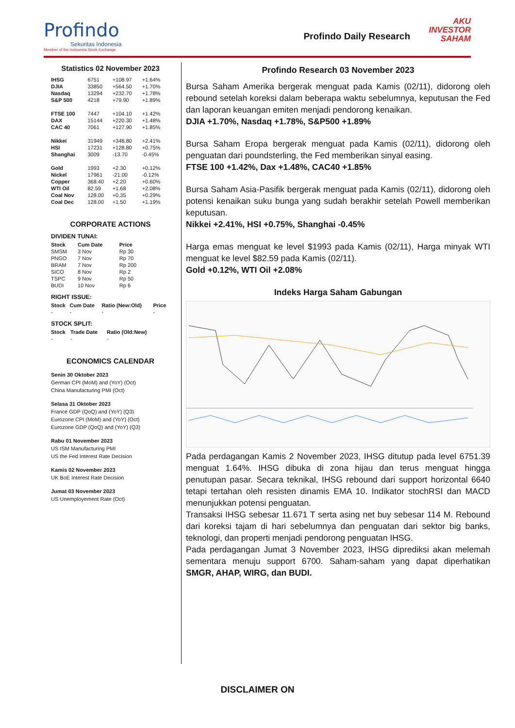Profindo
Sekuritas Indonesia
Member of the Indonesia Stock Exchange
Profindo Daily Research
AKU
INVESTOR
SAHAM
Statistics 02 November 2023
| IHSG | 6751 | +108.97 | +1.64% |
| DJIA | 33850 | +564.50 | +1.70% |
| Nasdaq | 13294 | +232.70 | +1.78% |
| S&P 500 | 4218 | +79.90 | +1.89% |
| FTSE 100 | 7447 | +104.10 | +1.42% |
| DAX | 15144 | +220.30 | +1.48% |
| CAC 40 | 7061 | +127.90 | +1.85% |
| Nikkei | 31949 | +348.80 | +2.41% |
| HSI | 17231 | +128.80 | +0.75% |
| Shanghai | 3009 | -13.70 | -0.45% |
| Gold | 1993 | +2.30 | +0.12% |
| Nickel | 17961 | -21.00 | -0.12% |
| Copper | 368.40 | +2.20 | +0.60% |
| WTI Oil | 82.59 | +1.68 | +2.08% |
| Coal Nov | 128.00 | +0.35 | +0.29% |
| Coal Dec | 128.00 | +1.50 | +1.19% |
CORPORATE ACTIONS
DIVIDEN TUNAI:
| Stock | Cum Date | Price |
| --- | --- | --- |
| SMSM | 3 Nov | Rp 30 |
| PNGO | 7 Nov | Rp 70 |
| BRAM | 7 Nov | Rp 200 |
| SICO | 8 Nov | Rp 2 |
| TSPC | 9 Nov | Rp 50 |
| BUDI | 10 Nov | Rp 6 |
RIGHT ISSUE:
| Stock | Cum Date | Ratio (New:Old) | Price |
| --- | --- | --- | --- |
| - | - | - | - |
STOCK SPLIT:
| Stock | Trade Date | Ratio (Old:New) |
| --- | --- | --- |
| - | - | - |
ECONOMICS CALENDAR
Senin 30 Oktober 2023
German CPI (MoM) and (YoY) (Oct)
China Manufacturing PMI (Oct)
Selasa 31 Oktober 2023
France GDP (QoQ) and (YoY) (Q3)
Eurozone CPI (MoM) and (YoY) (Oct)
Eurozone GDP (QoQ) and (YoY) (Q3)
Rabu 01 November 2023
US ISM Manufacturing PMI
US the Fed Interest Rate Decision
Kamis 02 November 2023
UK BoE Interest Rate Decision
Jumat 03 November 2023
US Unemployement Rate (Oct)
Profindo Research 03 November 2023
Bursa Saham Amerika bergerak menguat pada Kamis (02/11), didorong oleh rebound setelah koreksi dalam beberapa waktu sebelumnya, keputusan the Fed dan laporan keuangan emiten menjadi pendorong kenaikan.
DJIA +1.70%, Nasdaq +1.78%, S&P500 +1.89%
Bursa Saham Eropa bergerak menguat pada Kamis (02/11), didorong oleh penguatan dari poundsterling, the Fed memberikan sinyal easing.
FTSE 100 +1.42%, Dax +1.48%, CAC40 +1.85%
Bursa Saham Asia-Pasifik bergerak menguat pada Kamis (02/11), didorong oleh potensi kenaikan suku bunga yang sudah berakhir setelah Powell memberikan keputusan.
Nikkei +2.41%, HSI +0.75%, Shanghai -0.45%
Harga emas menguat ke level $1993 pada Kamis (02/11), Harga minyak WTI menguat ke level $82.59 pada Kamis (02/11).
Gold +0.12%, WTI Oil +2.08%
Indeks Harga Saham Gabungan
Pada perdagangan Kamis 2 November 2023, IHSG ditutup pada level 6751.39 menguat 1.64%. IHSG dibuka di zona hijau dan terus menguat hingga penutupan pasar. Secara teknikal, IHSG rebound dari support horizontal 6640 tetapi tertahan oleh resisten dinamis EMA 10. Indikator stochRSI dan MACD menunjukkan potensi penguatan.
Transaksi IHSG sebesar 11.671 T serta asing net buy sebesar 114 M. Rebound dari koreksi tajam di hari sebelumnya dan penguatan dari sektor big banks, teknologi, dan properti menjadi pendorong penguatan IHSG.
Pada perdagangan Jumat 3 November 2023, IHSG diprediksi akan melemah sementara menuju support 6700. Saham-saham yang dapat diperhatikan SMGR, AHAP, WIRG, dan BUDI.
DISCLAIMER ON